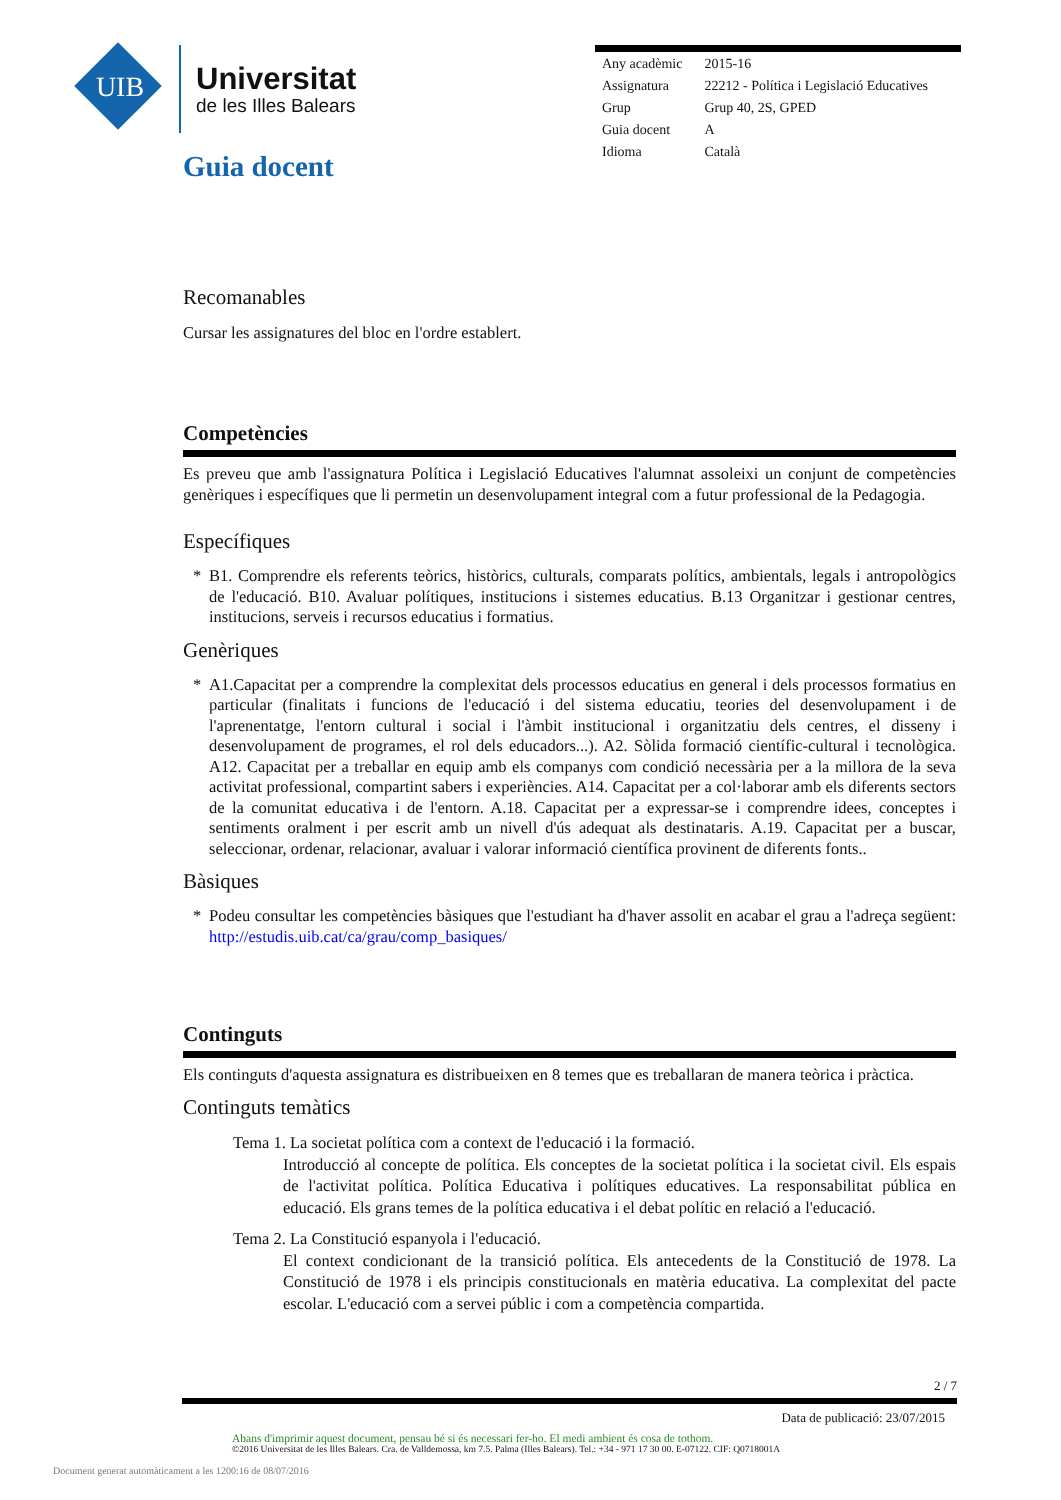UIB
Universitat
de les Illes Balears
Guia docent
| Any acadèmic | 2015-16 |
| Assignatura | 22212 - Política i Legislació Educatives |
| Grup | Grup 40, 2S, GPED |
| Guia docent | A |
| Idioma | Català |
Recomanables
Cursar les assignatures del bloc en l'ordre establert.
Competències
Es preveu que amb l'assignatura Política i Legislació Educatives l'alumnat assoleixi un conjunt de competències genèriques i específiques que li permetin un desenvolupament integral com a futur professional de la Pedagogia.
Específiques
* B1. Comprendre els referents teòrics, històrics, culturals, comparats polítics, ambientals, legals i antropològics de l'educació. B10. Avaluar polítiques, institucions i sistemes educatius. B.13 Organitzar i gestionar centres, institucions, serveis i recursos educatius i formatius.
Genèriques
* A1.Capacitat per a comprendre la complexitat dels processos educatius en general i dels processos formatius en particular (finalitats i funcions de l'educació i del sistema educatiu, teories del desenvolupament i de l'aprenentatge, l'entorn cultural i social i l'àmbit institucional i organitzatiu dels centres, el disseny i desenvolupament de programes, el rol dels educadors...). A2. Sòlida formació científic-cultural i tecnològica. A12. Capacitat per a treballar en equip amb els companys com condició necessària per a la millora de la seva activitat professional, compartint sabers i experiències. A14. Capacitat per a col·laborar amb els diferents sectors de la comunitat educativa i de l'entorn. A.18. Capacitat per a expressar-se i comprendre idees, conceptes i sentiments oralment i per escrit amb un nivell d'ús adequat als destinataris. A.19. Capacitat per a buscar, seleccionar, ordenar, relacionar, avaluar i valorar informació científica provinent de diferents fonts..
Bàsiques
* Podeu consultar les competències bàsiques que l'estudiant ha d'haver assolit en acabar el grau a l'adreça següent: http://estudis.uib.cat/ca/grau/comp_basiques/
Continguts
Els continguts d'aquesta assignatura es distribueixen en 8 temes que es treballaran de manera teòrica i pràctica.
Continguts temàtics
Tema 1. La societat política com a context de l'educació i la formació.
Introducció al concepte de política. Els conceptes de la societat política i la societat civil. Els espais de l'activitat política. Política Educativa i polítiques educatives. La responsabilitat pública en educació. Els grans temes de la política educativa i el debat polític en relació a l'educació.
Tema 2. La Constitució espanyola i l'educació.
El context condicionant de la transició política. Els antecedents de la Constitució de 1978. La Constitució de 1978 i els principis constitucionals en matèria educativa. La complexitat del pacte escolar. L'educació com a servei públic i com a competència compartida.
2 / 7
Data de publicació: 23/07/2015
Abans d'imprimir aquest document, pensau bé si és necessari fer-ho. El medi ambient és cosa de tothom.
©2016 Universitat de les Illes Balears. Cra. de Valldemossa, km 7.5. Palma (Illes Balears). Tel.: +34 - 971 17 30 00. E-07122. CIF: Q0718001A
Document generat automàticament a les 1200:16 de 08/07/2016